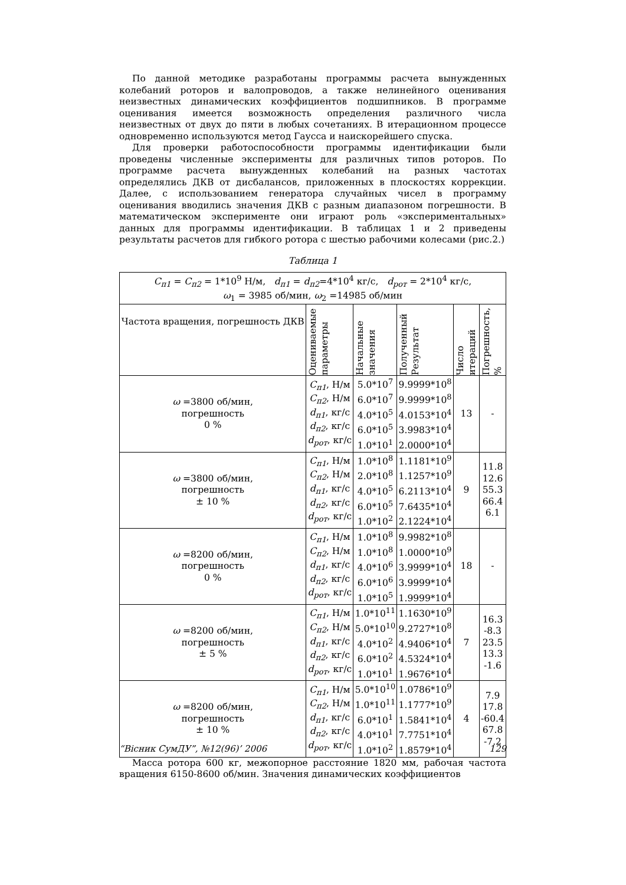По данной методике разработаны программы расчета вынужденных колебаний роторов и валопроводов, а также нелинейного оценивания неизвестных динамических коэффициентов подшипников. В программе оценивания имеется возможность определения различного числа неизвестных от двух до пяти в любых сочетаниях. В итерационном процессе одновременно используются метод Гаусса и наискорейшего спуска.
Для проверки работоспособности программы идентификации были проведены численные эксперименты для различных типов роторов. По программе расчета вынужденных колебаний на разных частотах определялись ДКВ от дисбалансов, приложенных в плоскостях коррекции. Далее, с использованием генератора случайных чисел в программу оценивания вводились значения ДКВ с разным диапазоном погрешности. В математическом эксперименте они играют роль «экспериментальных» данных для программы идентификации. В таблицах 1 и 2 приведены результаты расчетов для гибкого ротора с шестью рабочими колесами (рис.2.)
Таблица 1
| C<sub>п1</sub> = C<sub>п2</sub> = 1*10<sup>9</sup> Н/м, d<sub>п1</sub> = d<sub>п2</sub> =4*10<sup>4</sup> кг/с, d<sub>рот</sub> = 2*10<sup>4</sup> кг/с, ω<sub>1</sub> = 3985 об/мин, ω<sub>2</sub> =14985 об/мин | | | | | |
| Частота вращения, погрешность ДКВ | Оцениваемые параметры | Начальные значения | Полученный Результат | Число итераций | Погрешность, % |
| ω =3800 об/мин, погрешность 0 % | C<sub>п1</sub> , Н/м C<sub>п2</sub> , Н/м d<sub>п1</sub> , кг/с d<sub>п2</sub> , кг/с d<sub>рот</sub> , кг/с | 5.0*10<sup>7</sup> 6.0*10<sup>7</sup> 4.0*10<sup>5</sup> 6.0*10<sup>5</sup> 1.0*10<sup>1</sup> | 9.9999*10<sup>8</sup> 9.9999*10<sup>8</sup> 4.0153*10<sup>4</sup> 3.9983*10<sup>4</sup> 2.0000*10<sup>4</sup> | 13 | - |
| ω =3800 об/мин, погрешность ± 10 % | C<sub>п1</sub> , Н/м C<sub>п2</sub> , Н/м d<sub>п1</sub> , кг/с d<sub>п2</sub> , кг/с d<sub>рот</sub> , кг/с | 1.0*10<sup>8</sup> 2.0*10<sup>8</sup> 4.0*10<sup>5</sup> 6.0*10<sup>5</sup> 1.0*10<sup>2</sup> | 1.1181*10<sup>9</sup> 1.1257*10<sup>9</sup> 6.2113*10<sup>4</sup> 7.6435*10<sup>4</sup> 2.1224*10<sup>4</sup> | 9 | 11.8 12.6 55.3 66.4 6.1 |
| ω =8200 об/мин, погрешность 0 % | C<sub>п1</sub> , Н/м C<sub>п2</sub> , Н/м d<sub>п1</sub> , кг/с d<sub>п2</sub> , кг/с d<sub>рот</sub> , кг/с | 1.0*10<sup>8</sup> 1.0*10<sup>8</sup> 4.0*10<sup>6</sup> 6.0*10<sup>6</sup> 1.0*10<sup>5</sup> | 9.9982*10<sup>8</sup> 1.0000*10<sup>9</sup> 3.9999*10<sup>4</sup> 3.9999*10<sup>4</sup> 1.9999*10<sup>4</sup> | 18 | - |
| ω =8200 об/мин, погрешность ± 5 % | C<sub>п1</sub> , Н/м C<sub>п2</sub> , Н/м d<sub>п1</sub> , кг/с d<sub>п2</sub> , кг/с d<sub>рот</sub> , кг/с | 1.0*10<sup>11</sup> 5.0*10<sup>10</sup> 4.0*10<sup>2</sup> 6.0*10<sup>2</sup> 1.0*10<sup>1</sup> | 1.1630*10<sup>9</sup> 9.2727*10<sup>8</sup> 4.9406*10<sup>4</sup> 4.5324*10<sup>4</sup> 1.9676*10<sup>4</sup> | 7 | 16.3 -8.3 23.5 13.3 -1.6 |
| ω =8200 об/мин, погрешность ± 10 % | C<sub>п1</sub> , Н/м C<sub>п2</sub> , Н/м d<sub>п1</sub> , кг/с d<sub>п2</sub> , кг/с d<sub>рот</sub> , кг/с | 5.0*10<sup>10</sup> 1.0*10<sup>11</sup> 6.0*10<sup>1</sup> 4.0*10<sup>1</sup> 1.0*10<sup>2</sup> | 1.0786*10<sup>9</sup> 1.1777*10<sup>9</sup> 1.5841*10<sup>4</sup> 7.7751*10<sup>4</sup> 1.8579*10<sup>4</sup> | 4 | 7.9 17.8 -60.4 67.8 -7.2 |
Масса ротора 600 кг, межопорное расстояние 1820 мм, рабочая частота вращения 6150-8600 об/мин. Значения динамических коэффициентов
“Вісник СумДУ”, №12(96)’ 2006 129